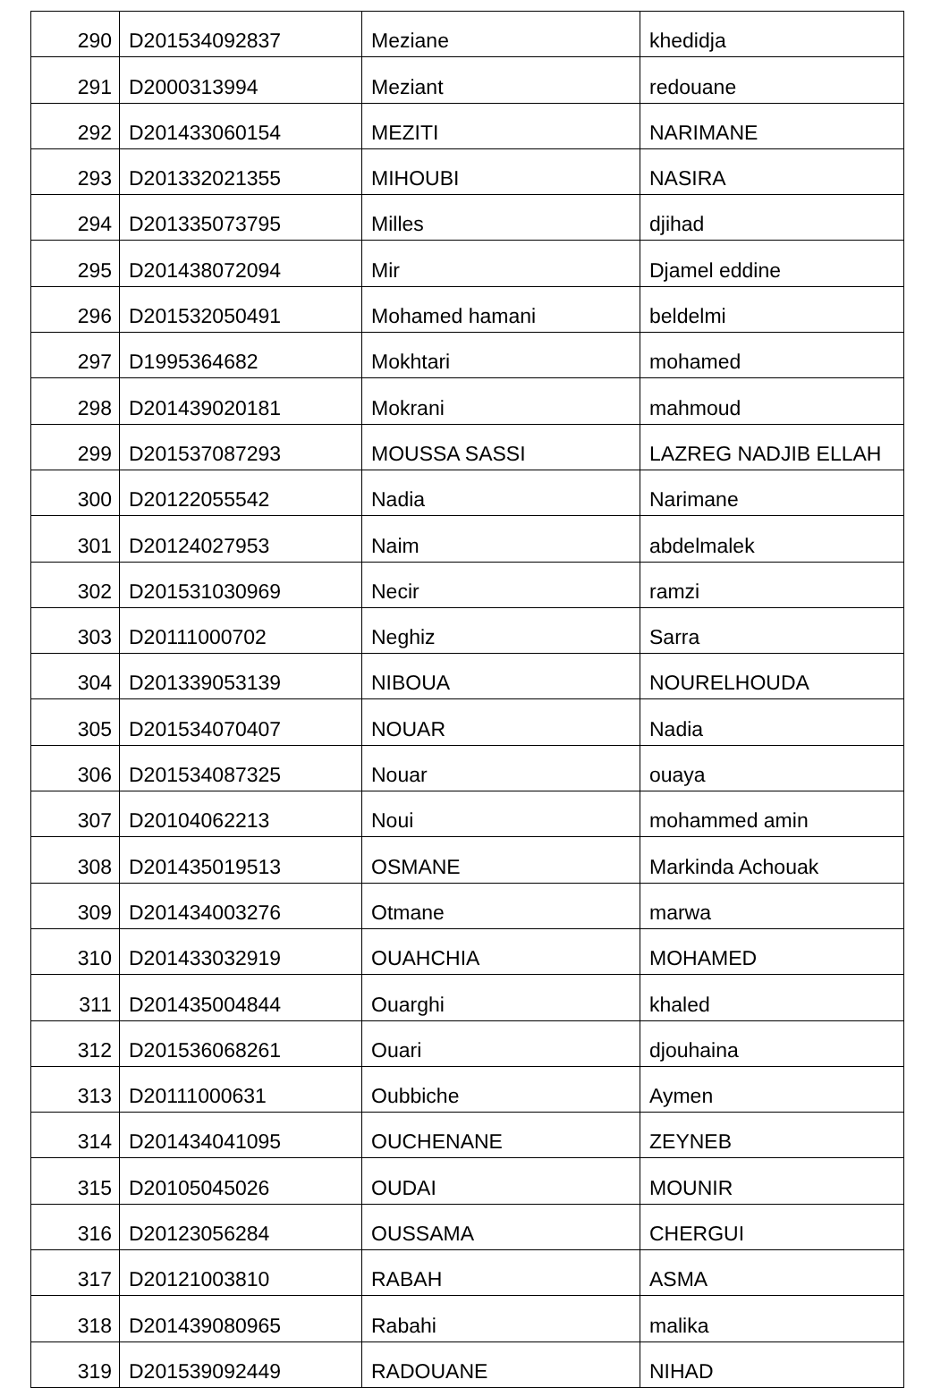| 290 | D201534092837 | Meziane | khedidja |
| 291 | D2000313994 | Meziant | redouane |
| 292 | D201433060154 | MEZITI | NARIMANE |
| 293 | D201332021355 | MIHOUBI | NASIRA |
| 294 | D201335073795 | Milles | djihad |
| 295 | D201438072094 | Mir | Djamel eddine |
| 296 | D201532050491 | Mohamed hamani | beldelmi |
| 297 | D1995364682 | Mokhtari | mohamed |
| 298 | D201439020181 | Mokrani | mahmoud |
| 299 | D201537087293 | MOUSSA SASSI | LAZREG NADJIB ELLAH |
| 300 | D20122055542 | Nadia | Narimane |
| 301 | D20124027953 | Naim | abdelmalek |
| 302 | D201531030969 | Necir | ramzi |
| 303 | D20111000702 | Neghiz | Sarra |
| 304 | D201339053139 | NIBOUA | NOURELHOUDA |
| 305 | D201534070407 | NOUAR | Nadia |
| 306 | D201534087325 | Nouar | ouaya |
| 307 | D20104062213 | Noui | mohammed amin |
| 308 | D201435019513 | OSMANE | Markinda Achouak |
| 309 | D201434003276 | Otmane | marwa |
| 310 | D201433032919 | OUAHCHIA | MOHAMED |
| 311 | D201435004844 | Ouarghi | khaled |
| 312 | D201536068261 | Ouari | djouhaina |
| 313 | D20111000631 | Oubbiche | Aymen |
| 314 | D201434041095 | OUCHENANE | ZEYNEB |
| 315 | D20105045026 | OUDAI | MOUNIR |
| 316 | D20123056284 | OUSSAMA | CHERGUI |
| 317 | D20121003810 | RABAH | ASMA |
| 318 | D201439080965 | Rabahi | malika |
| 319 | D201539092449 | RADOUANE | NIHAD |